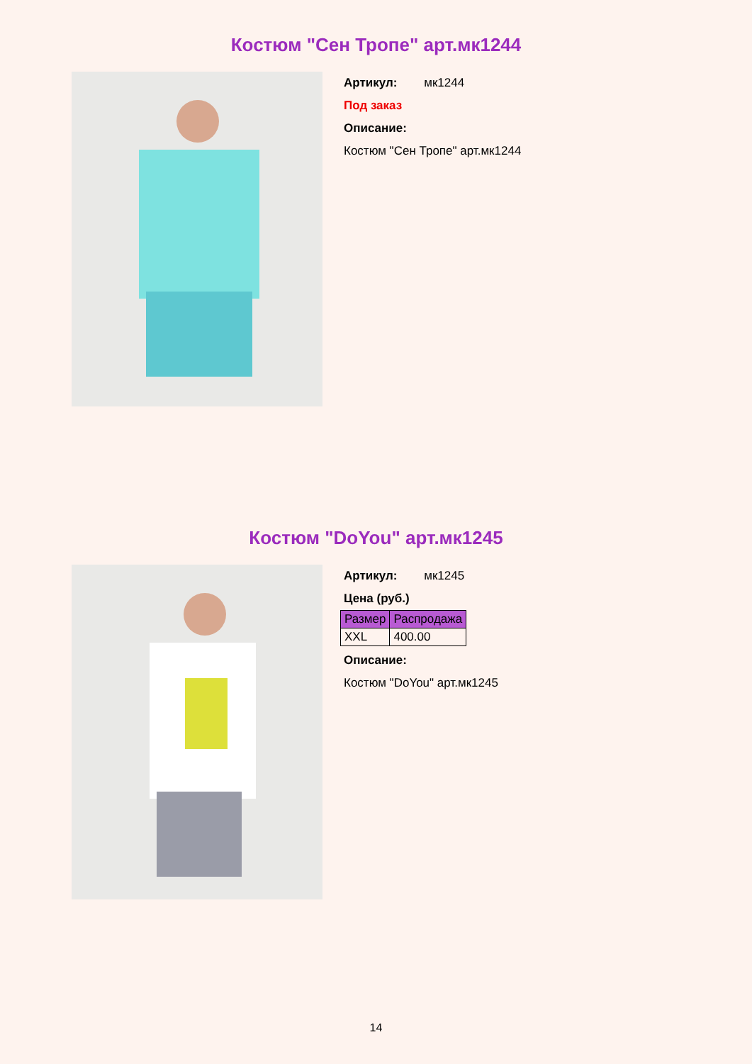Костюм "Сен Тропе" арт.мк1244
Артикул: мк1244
Под заказ
Описание:
Костюм "Сен Тропе" арт.мк1244
Костюм "DoYou" арт.мк1245
Артикул: мк1245
Цена (руб.)
| Размер | Распродажа |
| --- | --- |
| XXL | 400.00 |
Описание:
Костюм "DoYou" арт.мк1245
14